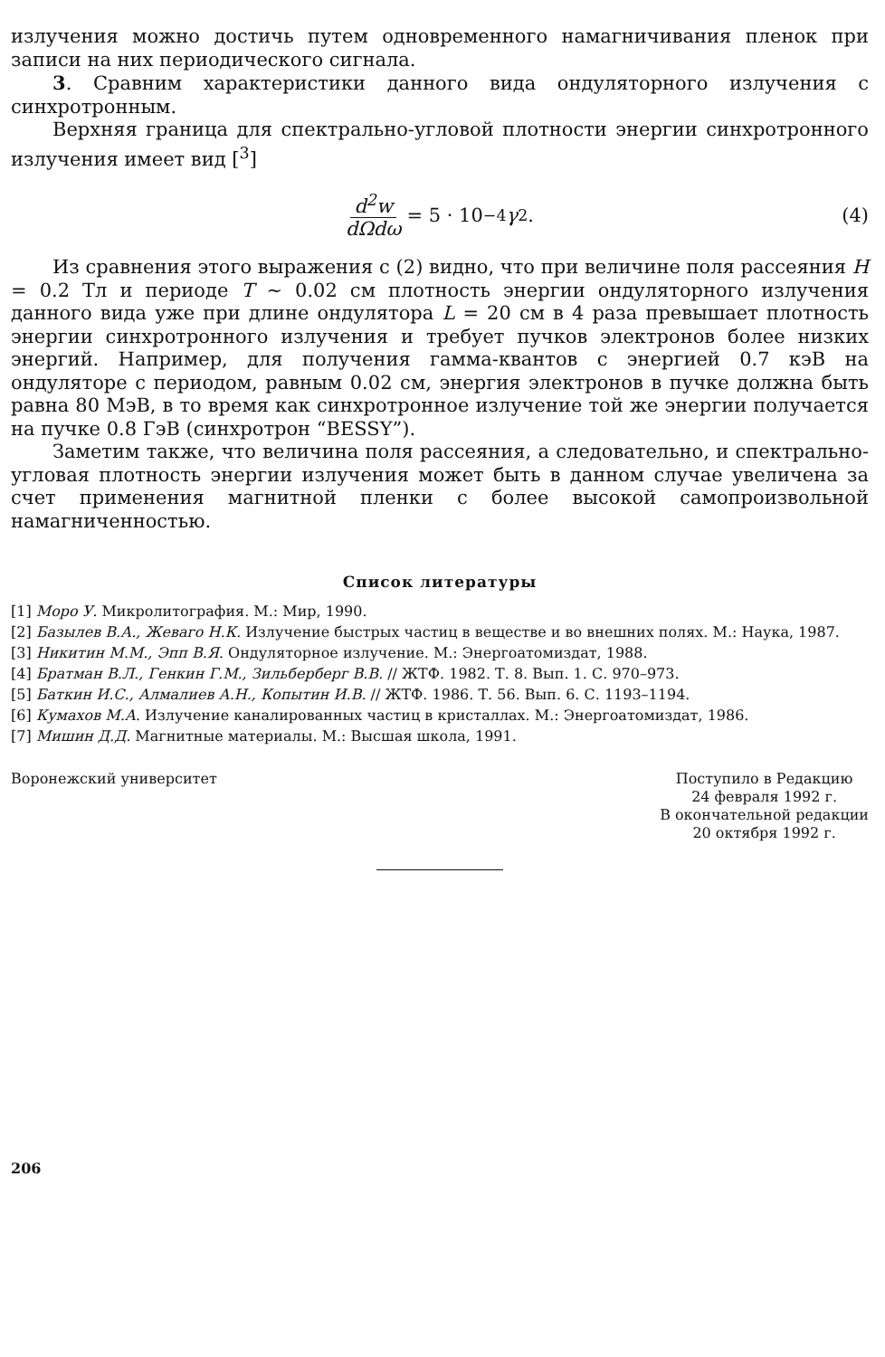излучения можно достичь путем одновременного намагничивания пленок при записи на них периодического сигнала.
3. Сравним характеристики данного вида ондуляторного излучения с синхротронным.
Верхняя граница для спектрально-угловой плотности энергии синхротронного излучения имеет вид [<sup>3</sup>]
d<sup>2</sup>w dΩdω = 5 · 10<sup>−4</sup> γ<sup>2</sup>. (4)
Из сравнения этого выражения с (2) видно, что при величине поля рассеяния H = 0.2 Тл и периоде T ∼ 0.02 см плотность энергии ондуляторного излучения данного вида уже при длине ондулятора L = 20 см в 4 раза превышает плотность энергии синхротронного излучения и требует пучков электронов более низких энергий. Например, для получения гамма-квантов с энергией 0.7 кэВ на ондуляторе с периодом, равным 0.02 см, энергия электронов в пучке должна быть равна 80 МэВ, в то время как синхротронное излучение той же энергии получается на пучке 0.8 ГэВ (синхротрон “BESSY”).
Заметим также, что величина поля рассеяния, а следовательно, и спектрально-угловая плотность энергии излучения может быть в данном случае увеличена за счет применения магнитной пленки с более высокой самопроизвольной намагниченностью.
Список литературы
[1] Моро У. Микролитография. М.: Мир, 1990.
[2] Базылев В.А., Жеваго Н.К. Излучение быстрых частиц в веществе и во внешних полях. М.: Наука, 1987.
[3] Никитин М.М., Эпп В.Я. Ондуляторное излучение. М.: Энергоатомиздат, 1988.
[4] Братман В.Л., Генкин Г.М., Зильберберг В.В. // ЖТФ. 1982. Т. 8. Вып. 1. С. 970–973.
[5] Баткин И.С., Алмалиев А.Н., Копытин И.В. // ЖТФ. 1986. Т. 56. Вып. 6. С. 1193–1194.
[6] Кумахов М.А. Излучение каналированных частиц в кристаллах. М.: Энергоатомиздат, 1986.
[7] Мишин Д.Д. Магнитные материалы. М.: Высшая школа, 1991.
Воронежский университет Поступило в Редакцию
24 февраля 1992 г.
В окончательной редакции
20 октября 1992 г.
206